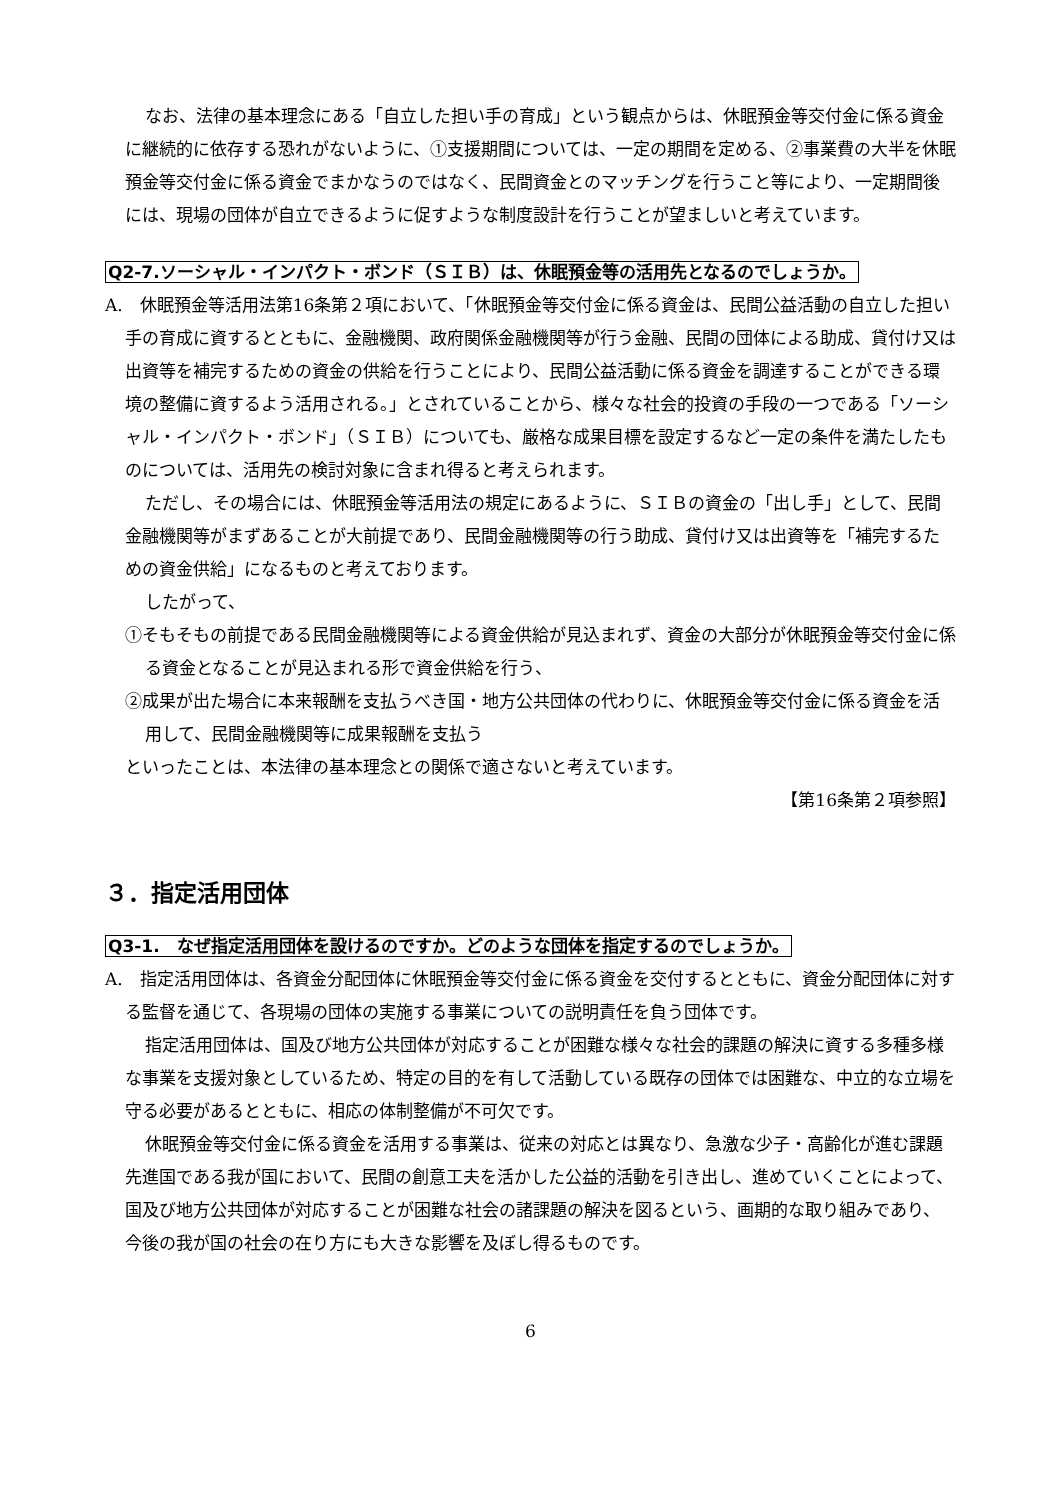なお、法律の基本理念にある「自立した担い手の育成」という観点からは、休眠預金等交付金に係る資金に継続的に依存する恐れがないように、①支援期間については、一定の期間を定める、②事業費の大半を休眠預金等交付金に係る資金でまかなうのではなく、民間資金とのマッチングを行うこと等により、一定期間後には、現場の団体が自立できるように促すような制度設計を行うことが望ましいと考えています。
Q2-7.ソーシャル・インパクト・ボンド（ＳＩＢ）は、休眠預金等の活用先となるのでしょうか。
A.　休眠預金等活用法第16条第２項において、「休眠預金等交付金に係る資金は、民間公益活動の自立した担い手の育成に資するとともに、金融機関、政府関係金融機関等が行う金融、民間の団体による助成、貸付け又は出資等を補完するための資金の供給を行うことにより、民間公益活動に係る資金を調達することができる環境の整備に資するよう活用される。」とされていることから、様々な社会的投資の手段の一つである「ソーシャル・インパクト・ボンド」（ＳＩＢ）についても、厳格な成果目標を設定するなど一定の条件を満たしたものについては、活用先の検討対象に含まれ得ると考えられます。
ただし、その場合には、休眠預金等活用法の規定にあるように、ＳＩＢの資金の「出し手」として、民間金融機関等がまずあることが大前提であり、民間金融機関等の行う助成、貸付け又は出資等を「補完するための資金供給」になるものと考えております。
したがって、
①そもそもの前提である民間金融機関等による資金供給が見込まれず、資金の大部分が休眠預金等交付金に係る資金となることが見込まれる形で資金供給を行う、
②成果が出た場合に本来報酬を支払うべき国・地方公共団体の代わりに、休眠預金等交付金に係る資金を活用して、民間金融機関等に成果報酬を支払う
といったことは、本法律の基本理念との関係で適さないと考えています。
【第16条第２項参照】
３．指定活用団体
Q3-1.　なぜ指定活用団体を設けるのですか。どのような団体を指定するのでしょうか。
A.　指定活用団体は、各資金分配団体に休眠預金等交付金に係る資金を交付するとともに、資金分配団体に対する監督を通じて、各現場の団体の実施する事業についての説明責任を負う団体です。
指定活用団体は、国及び地方公共団体が対応することが困難な様々な社会的課題の解決に資する多種多様な事業を支援対象としているため、特定の目的を有して活動している既存の団体では困難な、中立的な立場を守る必要があるとともに、相応の体制整備が不可欠です。
休眠預金等交付金に係る資金を活用する事業は、従来の対応とは異なり、急激な少子・高齢化が進む課題先進国である我が国において、民間の創意工夫を活かした公益的活動を引き出し、進めていくことによって、国及び地方公共団体が対応することが困難な社会の諸課題の解決を図るという、画期的な取り組みであり、今後の我が国の社会の在り方にも大きな影響を及ぼし得るものです。
6